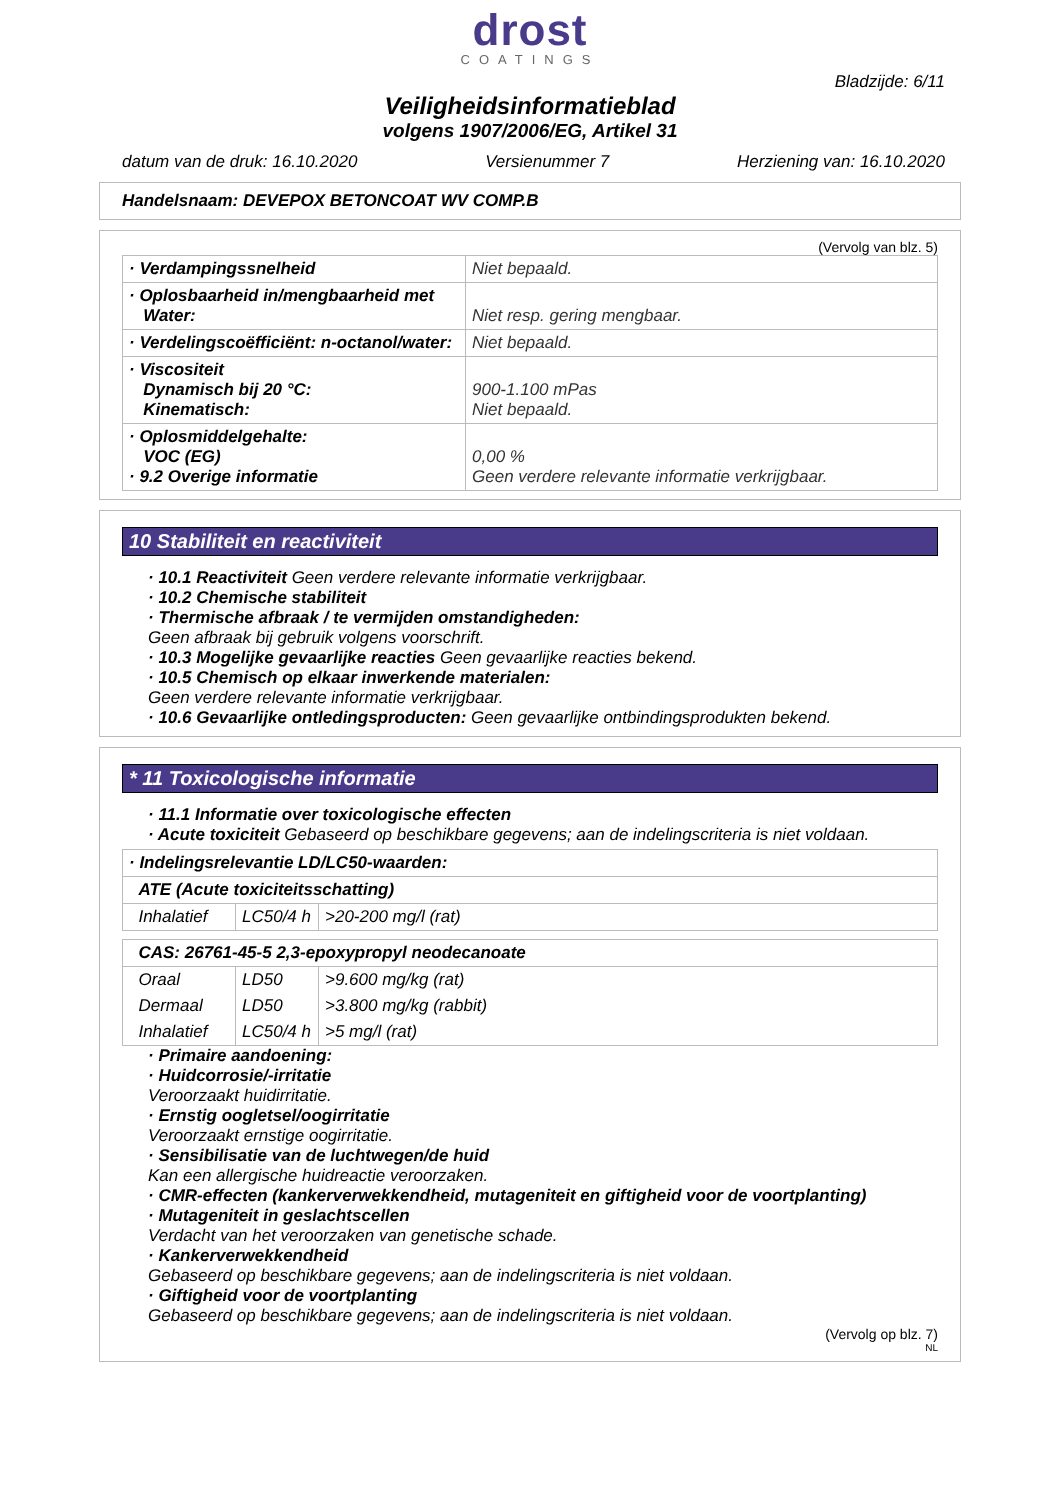drost
COATINGS
Bladzijde: 6/11
Veiligheidsinformatieblad
volgens 1907/2006/EG, Artikel 31
datum van de druk: 16.10.2020 Versienummer 7 Herziening van: 16.10.2020
Handelsnaam: DEVEPOX BETONCOAT WV COMP.B
(Vervolg van blz. 5)
| · Verdampingssnelheid | Niet bepaald. |
| · Oplosbaarheid in/mengbaarheid met Water: | Niet resp. gering mengbaar. |
| · Verdelingscoëfficiënt: n-octanol/water: | Niet bepaald. |
| · Viscositeit Dynamisch bij 20 °C: Kinematisch: | 900-1.100 mPas Niet bepaald. |
| · Oplosmiddelgehalte: VOC (EG) · 9.2 Overige informatie | 0,00 % Geen verdere relevante informatie verkrijgbaar. |
10 Stabiliteit en reactiviteit
· 10.1 Reactiviteit Geen verdere relevante informatie verkrijgbaar.
· 10.2 Chemische stabiliteit
· Thermische afbraak / te vermijden omstandigheden:
Geen afbraak bij gebruik volgens voorschrift.
· 10.3 Mogelijke gevaarlijke reacties Geen gevaarlijke reacties bekend.
· 10.5 Chemisch op elkaar inwerkende materialen:
Geen verdere relevante informatie verkrijgbaar.
· 10.6 Gevaarlijke ontledingsproducten: Geen gevaarlijke ontbindingsprodukten bekend.
* 11 Toxicologische informatie
· 11.1 Informatie over toxicologische effecten
· Acute toxiciteit Gebaseerd op beschikbare gegevens; aan de indelingscriteria is niet voldaan.
| · Indelingsrelevantie LD/LC50-waarden: | | |
| ATE (Acute toxiciteitsschatting) | | |
| Inhalatief | LC50/4 h | >20-200 mg/l (rat) |
| CAS: 26761-45-5 2,3-epoxypropyl neodecanoate | | |
| Oraal | LD50 | >9.600 mg/kg (rat) |
| Dermaal | LD50 | >3.800 mg/kg (rabbit) |
| Inhalatief | LC50/4 h | >5 mg/l (rat) |
· Primaire aandoening:
· Huidcorrosie/-irritatie
Veroorzaakt huidirritatie.
· Ernstig oogletsel/oogirritatie
Veroorzaakt ernstige oogirritatie.
· Sensibilisatie van de luchtwegen/de huid
Kan een allergische huidreactie veroorzaken.
· CMR-effecten (kankerverwekkendheid, mutageniteit en giftigheid voor de voortplanting)
· Mutageniteit in geslachtscellen
Verdacht van het veroorzaken van genetische schade.
· Kankerverwekkendheid
Gebaseerd op beschikbare gegevens; aan de indelingscriteria is niet voldaan.
· Giftigheid voor de voortplanting
Gebaseerd op beschikbare gegevens; aan de indelingscriteria is niet voldaan.
(Vervolg op blz. 7)
NL